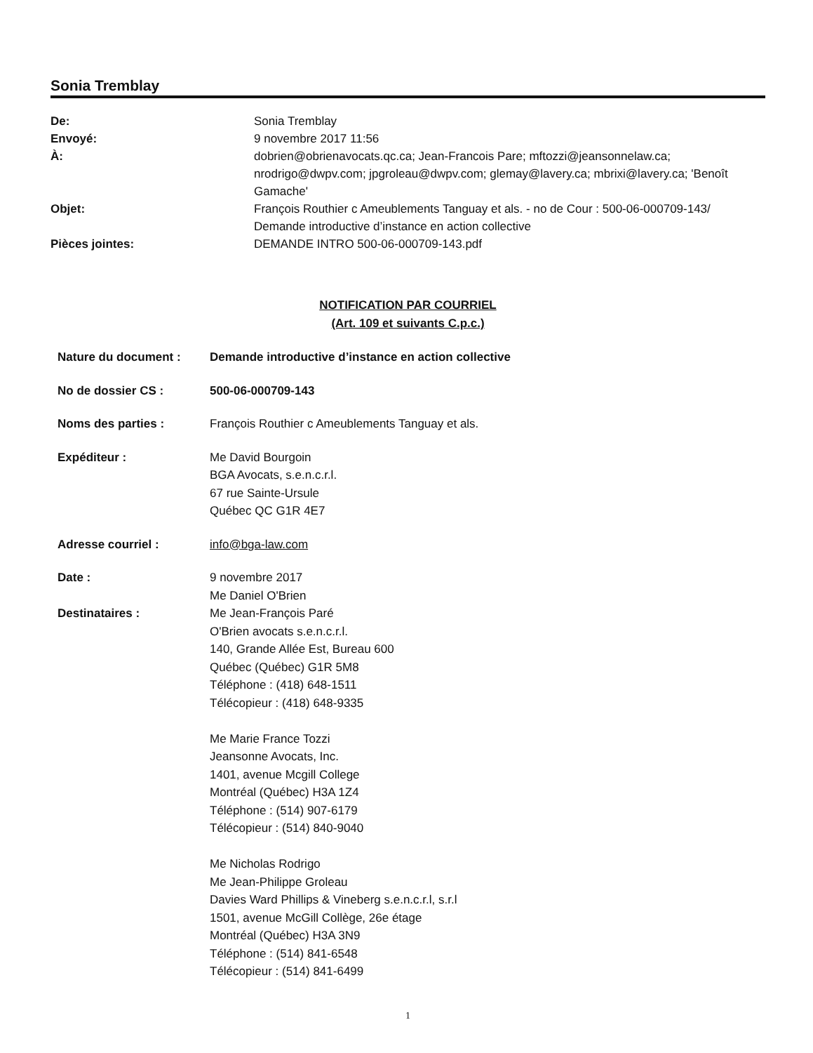Sonia Tremblay
| De: | Sonia Tremblay |
| Envoyé: | 9 novembre 2017 11:56 |
| À: | dobrien@obrienavocats.qc.ca; Jean-Francois Pare; mftozzi@jeansonnelaw.ca; nrodrigo@dwpv.com; jpgroleau@dwpv.com; glemay@lavery.ca; mbrixi@lavery.ca; 'Benoît Gamache' |
| Objet: | François Routhier c Ameublements Tanguay et als. - no de Cour : 500-06-000709-143/ Demande introductive d’instance en action collective |
| Pièces jointes: | DEMANDE INTRO 500-06-000709-143.pdf |
NOTIFICATION PAR COURRIEL
(Art. 109 et suivants C.p.c.)
| Nature du document : | Demande introductive d’instance en action collective |
| No de dossier CS : | 500-06-000709-143 |
| Noms des parties : | François Routhier c Ameublements Tanguay et als. |
| Expéditeur : | Me David Bourgoin BGA Avocats, s.e.n.c.r.l. 67 rue Sainte-Ursule Québec QC G1R 4E7 |
| Adresse courriel : | info@bga-law.com |
| Date : Destinataires : | 9 novembre 2017 Me Daniel O'Brien Me Jean-François Paré O'Brien avocats s.e.n.c.r.l. 140, Grande Allée Est, Bureau 600 Québec (Québec) G1R 5M8 Téléphone : (418) 648-1511 Télécopieur : (418) 648-9335 Me Marie France Tozzi Jeansonne Avocats, Inc. 1401, avenue Mcgill College Montréal (Québec) H3A 1Z4 Téléphone : (514) 907-6179 Télécopieur : (514) 840-9040 Me Nicholas Rodrigo Me Jean-Philippe Groleau Davies Ward Phillips & Vineberg s.e.n.c.r.l, s.r.l 1501, avenue McGill Collège, 26e étage Montréal (Québec) H3A 3N9 Téléphone : (514) 841-6548 Télécopieur : (514) 841-6499 |
1